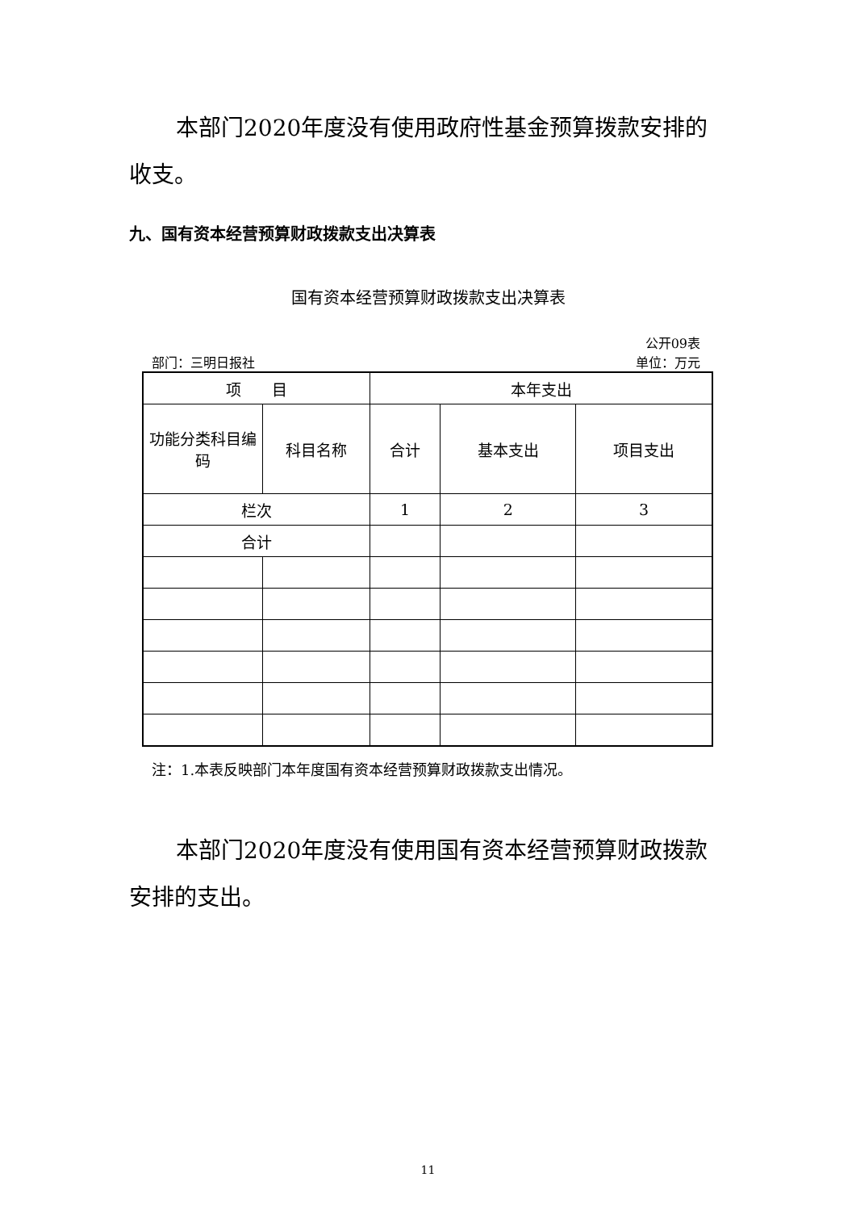本部门2020年度没有使用政府性基金预算拨款安排的收支。
九、国有资本经营预算财政拨款支出决算表
国有资本经营预算财政拨款支出决算表
公开09表
部门：三明日报社 单位：万元
| 项 目 | | 本年支出 | | |
| --- | --- | --- | --- | --- |
| 功能分类科目编码 | 科目名称 | 合计 | 基本支出 | 项目支出 |
| 栏次 | | 1 | 2 | 3 |
| 合计 | | | | |
注：1.本表反映部门本年度国有资本经营预算财政拨款支出情况。
本部门2020年度没有使用国有资本经营预算财政拨款安排的支出。
11